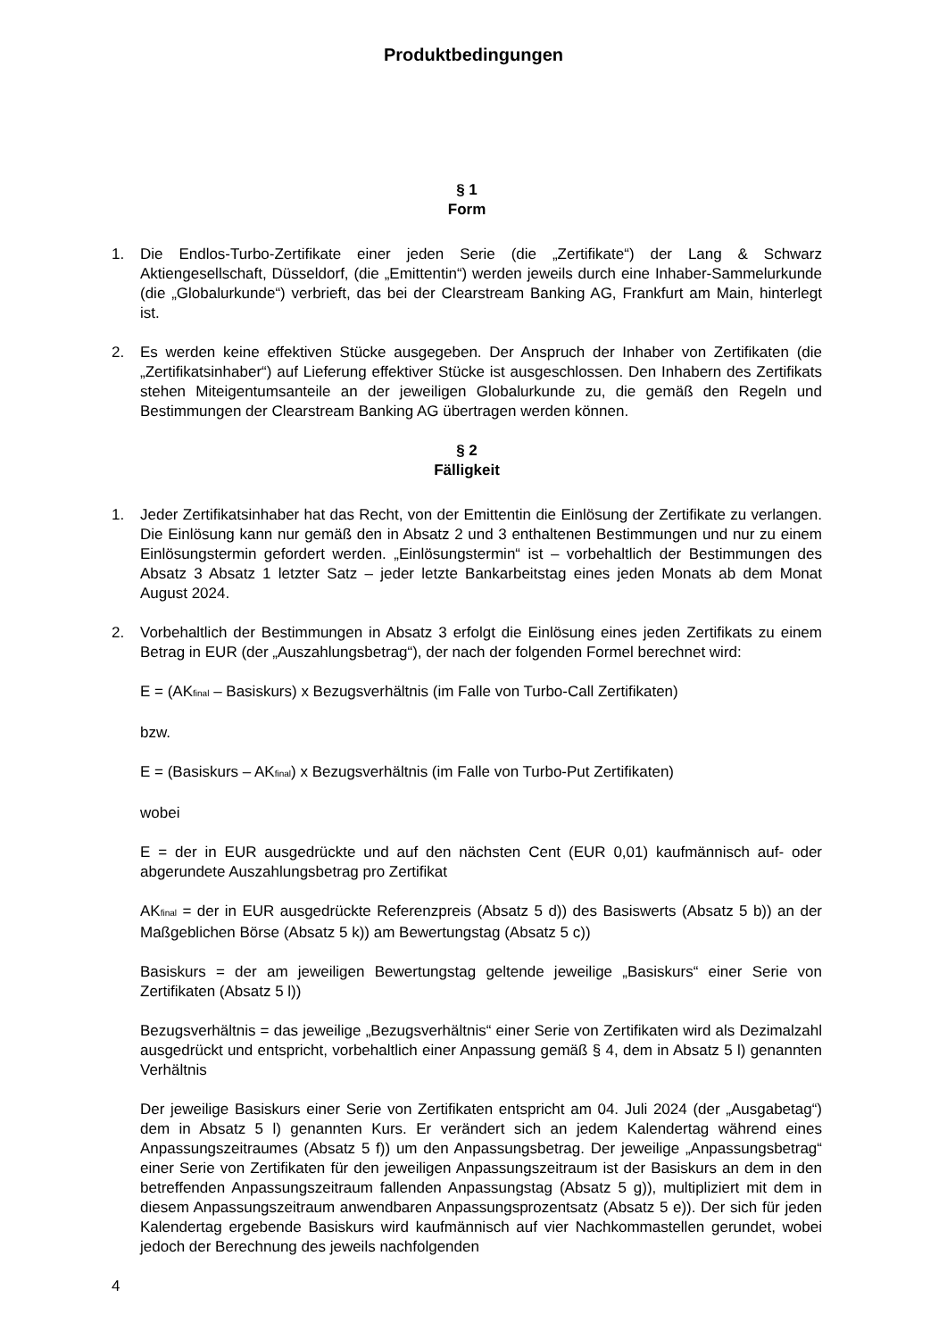Produktbedingungen
§ 1
Form
1. Die Endlos-Turbo-Zertifikate einer jeden Serie (die „Zertifikate“) der Lang & Schwarz Aktiengesellschaft, Düsseldorf, (die „Emittentin“) werden jeweils durch eine Inhaber-Sammelurkunde (die „Globalurkunde“) verbrieft, das bei der Clearstream Banking AG, Frankfurt am Main, hinterlegt ist.
2. Es werden keine effektiven Stücke ausgegeben. Der Anspruch der Inhaber von Zertifikaten (die „Zertifikatsinhaber“) auf Lieferung effektiver Stücke ist ausgeschlossen. Den Inhabern des Zertifikats stehen Miteigentumsanteile an der jeweiligen Globalurkunde zu, die gemäß den Regeln und Bestimmungen der Clearstream Banking AG übertragen werden können.
§ 2
Fälligkeit
1. Jeder Zertifikatsinhaber hat das Recht, von der Emittentin die Einlösung der Zertifikate zu verlangen. Die Einlösung kann nur gemäß den in Absatz 2 und 3 enthaltenen Bestimmungen und nur zu einem Einlösungstermin gefordert werden. „Einlösungstermin“ ist – vorbehaltlich der Bestimmungen des Absatz 3 Absatz 1 letzter Satz – jeder letzte Bankarbeitstag eines jeden Monats ab dem Monat August 2024.
2. Vorbehaltlich der Bestimmungen in Absatz 3 erfolgt die Einlösung eines jeden Zertifikats zu einem Betrag in EUR (der „Auszahlungsbetrag“), der nach der folgenden Formel berechnet wird:
E = (AK<sub>final</sub> – Basiskurs) x Bezugsverhältnis (im Falle von Turbo-Call Zertifikaten)
bzw.
E = (Basiskurs – AK<sub>final</sub>) x Bezugsverhältnis (im Falle von Turbo-Put Zertifikaten)
wobei
E = der in EUR ausgedrückte und auf den nächsten Cent (EUR 0,01) kaufmännisch auf- oder abgerundete Auszahlungsbetrag pro Zertifikat
AK<sub>final</sub> = der in EUR ausgedrückte Referenzpreis (Absatz 5 d)) des Basiswerts (Absatz 5 b)) an der Maßgeblichen Börse (Absatz 5 k)) am Bewertungstag (Absatz 5 c))
Basiskurs = der am jeweiligen Bewertungstag geltende jeweilige „Basiskurs“ einer Serie von Zertifikaten (Absatz 5 l))
Bezugsverhältnis = das jeweilige „Bezugsverhältnis“ einer Serie von Zertifikaten wird als Dezimalzahl ausgedrückt und entspricht, vorbehaltlich einer Anpassung gemäß § 4, dem in Absatz 5 l) genannten Verhältnis
Der jeweilige Basiskurs einer Serie von Zertifikaten entspricht am 04. Juli 2024 (der „Ausgabetag“) dem in Absatz 5 l) genannten Kurs. Er verändert sich an jedem Kalendertag während eines Anpassungszeitraumes (Absatz 5 f)) um den Anpassungsbetrag. Der jeweilige „Anpassungsbetrag“ einer Serie von Zertifikaten für den jeweiligen Anpassungszeitraum ist der Basiskurs an dem in den betreffenden Anpassungszeitraum fallenden Anpassungstag (Absatz 5 g)), multipliziert mit dem in diesem Anpassungszeitraum anwendbaren Anpassungsprozentsatz (Absatz 5 e)). Der sich für jeden Kalendertag ergebende Basiskurs wird kaufmännisch auf vier Nachkommastellen gerundet, wobei jedoch der Berechnung des jeweils nachfolgenden
4